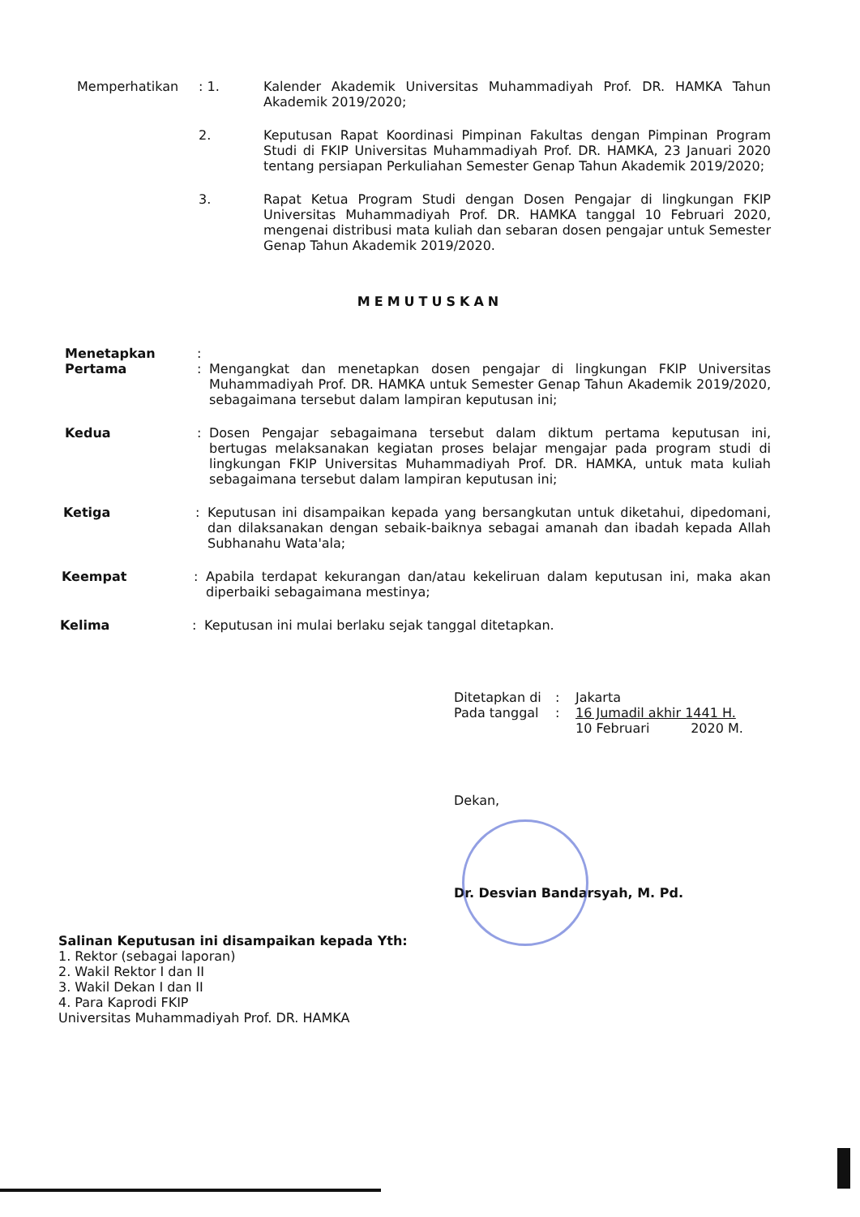Memperhatikan : 1. Kalender Akademik Universitas Muhammadiyah Prof. DR. HAMKA Tahun Akademik 2019/2020;
2. Keputusan Rapat Koordinasi Pimpinan Fakultas dengan Pimpinan Program Studi di FKIP Universitas Muhammadiyah Prof. DR. HAMKA, 23 Januari 2020 tentang persiapan Perkuliahan Semester Genap Tahun Akademik 2019/2020;
3. Rapat Ketua Program Studi dengan Dosen Pengajar di lingkungan FKIP Universitas Muhammadiyah Prof. DR. HAMKA tanggal 10 Februari 2020, mengenai distribusi mata kuliah dan sebaran dosen pengajar untuk Semester Genap Tahun Akademik 2019/2020.
MEMUTUSKAN
Menetapkan :
Pertama : Mengangkat dan menetapkan dosen pengajar di lingkungan FKIP Universitas Muhammadiyah Prof. DR. HAMKA untuk Semester Genap Tahun Akademik 2019/2020, sebagaimana tersebut dalam lampiran keputusan ini;
Kedua : Dosen Pengajar sebagaimana tersebut dalam diktum pertama keputusan ini, bertugas melaksanakan kegiatan proses belajar mengajar pada program studi di lingkungan FKIP Universitas Muhammadiyah Prof. DR. HAMKA, untuk mata kuliah sebagaimana tersebut dalam lampiran keputusan ini;
Ketiga : Keputusan ini disampaikan kepada yang bersangkutan untuk diketahui, dipedomani, dan dilaksanakan dengan sebaik-baiknya sebagai amanah dan ibadah kepada Allah Subhanahu Wata'ala;
Keempat : Apabila terdapat kekurangan dan/atau kekeliruan dalam keputusan ini, maka akan diperbaiki sebagaimana mestinya;
Kelima : Keputusan ini mulai berlaku sejak tanggal ditetapkan.
Ditetapkan di : Jakarta
Pada tanggal : 16 Jumadil akhir 1441 H.
10 Februari 2020 M.
Dekan,
Dr. Desvian Bandarsyah, M. Pd.
Salinan Keputusan ini disampaikan kepada Yth:
1. Rektor (sebagai laporan)
2. Wakil Rektor I dan II
3. Wakil Dekan I dan II
4. Para Kaprodi FKIP
Universitas Muhammadiyah Prof. DR. HAMKA